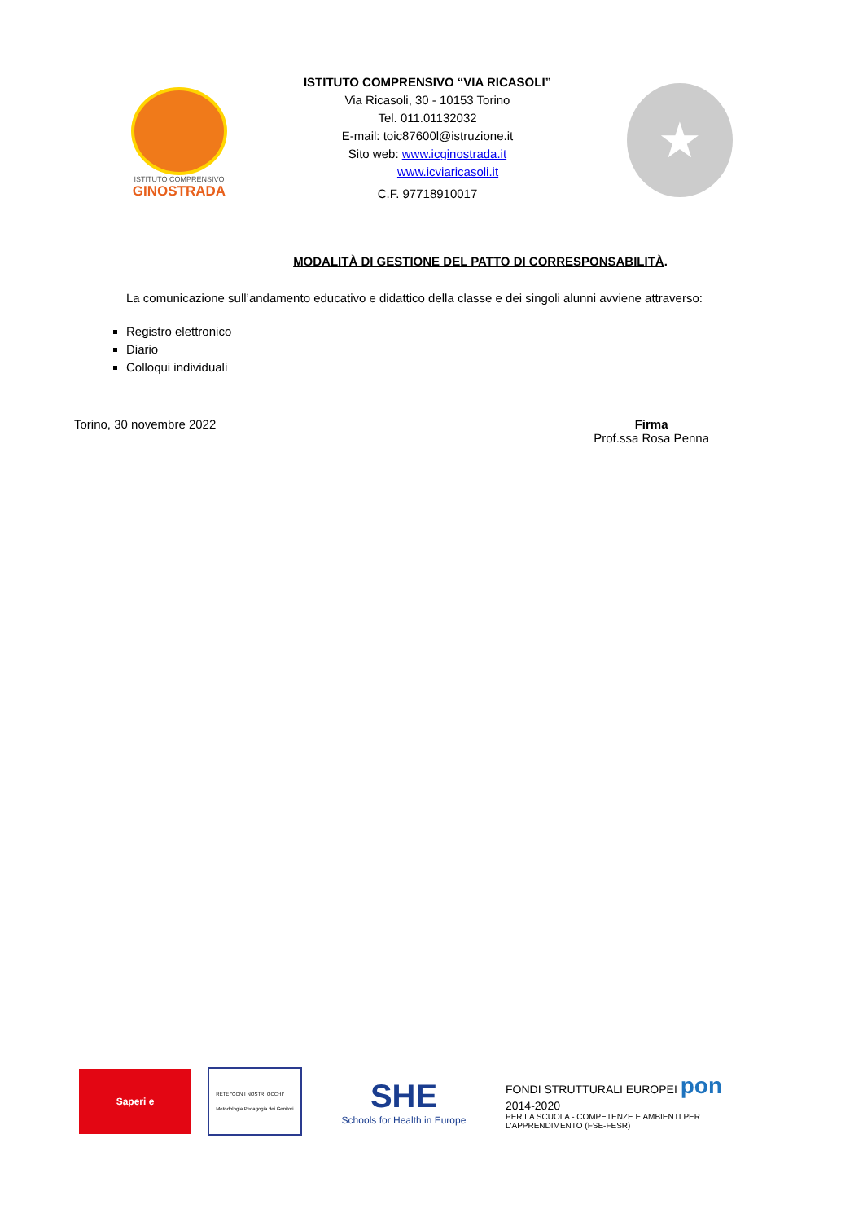ISTITUTO COMPRENSIVO
GINOSTRADA
ISTITUTO COMPRENSIVO “VIA RICASOLI”
Via Ricasoli, 30 - 10153 Torino
Tel. 011.01132032
E-mail: toic87600l@istruzione.it
Sito web: www.icginostrada.it
www.icviaricasoli.it
C.F. 97718910017
★
MODALITÀ DI GESTIONE DEL PATTO DI CORRESPONSABILITÀ.
La comunicazione sull’andamento educativo e didattico della classe e dei singoli alunni avviene attraverso:
Registro elettronico
Diario
Colloqui individuali
Torino, 30 novembre 2022 Firma
Prof.ssa Rosa Penna
Saperi e
RETE "CON I NOSTRI OCCHI"
Metodologia Pedagogia dei Genitori
SHE
Schools for Health in Europe
FONDI STRUTTURALI EUROPEI pon 2014-2020
PER LA SCUOLA - COMPETENZE E AMBIENTI PER L'APPRENDIMENTO (FSE-FESR)